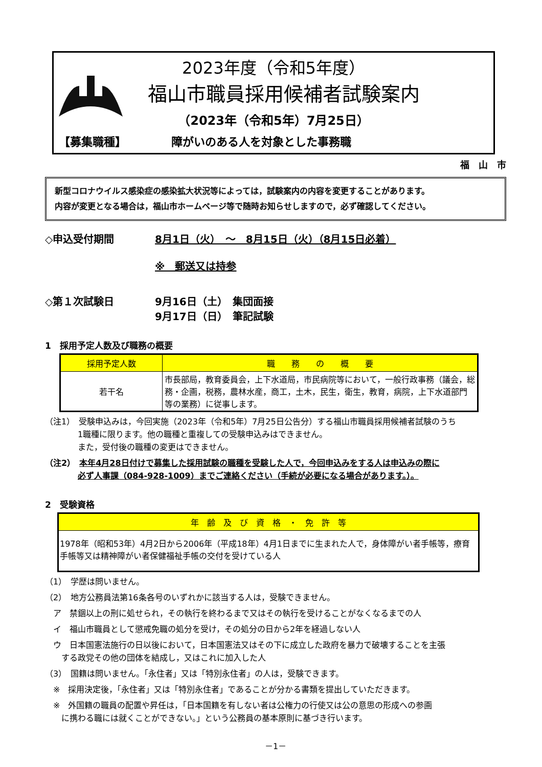2023年度（令和5年度）
福山市職員採用候補者試験案内
（2023年（令和5年）7月25日）
【募集職種】 障がいのある人を対象とした事務職
福　山　市
新型コロナウイルス感染症の感染拡大状況等によっては，試験案内の内容を変更することがあります。
内容が変更となる場合は，福山市ホームページ等で随時お知らせしますので，必ず確認してください。
◇申込受付期間 8月1日（火）　～　8月15日（火）（8月15日必着）
※　郵送又は持参
◇第１次試験日 9月16日（土）　集団面接
9月17日（日）　筆記試験
1　採用予定人数及び職務の概要
| 採用予定人数 | 職 務 の 概 要 |
| --- | --- |
| 若干名 | 市長部局，教育委員会，上下水道局，市民病院等において，一般行政事務（議会，総務・企画，税務，農林水産，商工，土木，民生，衛生，教育，病院，上下水道部門等の業務）に従事します。 |
（注1）　受験申込みは，今回実施（2023年（令和5年）7月25日公告分）する福山市職員採用候補者試験のうち
1職種に限ります。他の職種と重複しての受験申込みはできません。
また，受付後の職種の変更はできません。
（注2）　本年4月28日付けで募集した採用試験の職種を受験した人で，今回申込みをする人は申込みの際に
必ず人事課（084-928-1009）までご連絡ください（手続が必要になる場合があります。）。
2　受験資格
| 年 齢 及 び 資 格 ・ 免 許 等 |
| --- |
| 1978年（昭和53年）4月2日から2006年（平成18年）4月1日までに生まれた人で，身体障がい者手帳等，療育手帳等又は精神障がい者保健福祉手帳の交付を受けている人 |
（1）　学歴は問いません。
（2）　地方公務員法第16条各号のいずれかに該当する人は，受験できません。
　ア　禁錮以上の刑に処せられ，その執行を終わるまで又はその執行を受けることがなくなるまでの人
　イ　福山市職員として懲戒免職の処分を受け，その処分の日から2年を経過しない人
　ウ　日本国憲法施行の日以後において，日本国憲法又はその下に成立した政府を暴力で破壊することを主張
　　する政党その他の団体を結成し，又はこれに加入した人
（3）　国籍は問いません。「永住者」又は「特別永住者」の人は，受験できます。
　※　採用決定後，「永住者」又は「特別永住者」であることが分かる書類を提出していただきます。
　※　外国籍の職員の配置や昇任は，「日本国籍を有しない者は公権力の行使又は公の意思の形成への参画
　　に携わる職には就くことができない。」という公務員の基本原則に基づき行います。
－1－